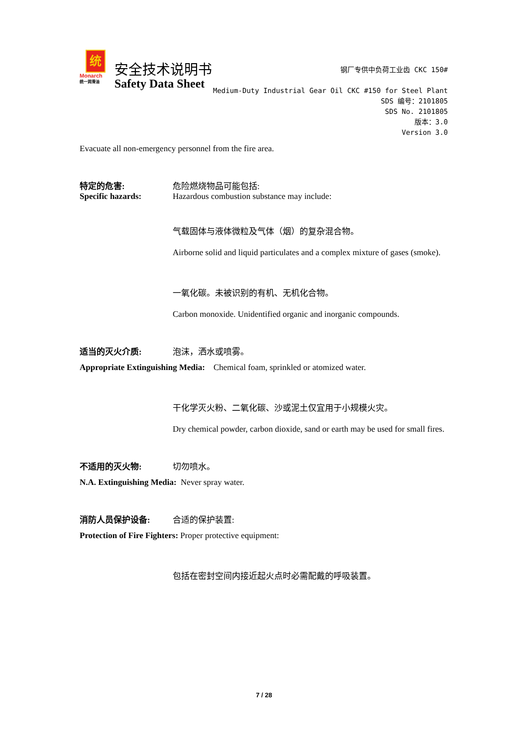统
Monarch
统一润滑油
安全技术说明书
Safety Data Sheet
钢厂专供中负荷工业齿 CKC 150#
Medium-Duty Industrial Gear Oil CKC #150 for Steel Plant
SDS 编号：2101805
SDS No. 2101805
版本：3.0
Version 3.0
Evacuate all non-emergency personnel from the fire area.
特定的危害: 危险燃烧物品可能包括:
Specific hazards: Hazardous combustion substance may include:
气载固体与液体微粒及气体（烟）的复杂混合物。
Airborne solid and liquid particulates and a complex mixture of gases (smoke).
一氧化碳。未被识别的有机、无机化合物。
Carbon monoxide. Unidentified organic and inorganic compounds.
适当的灭火介质: 泡沫，洒水或喷雾。
Appropriate Extinguishing Media: Chemical foam, sprinkled or atomized water.
干化学灭火粉、二氧化碳、沙或泥土仅宜用于小规模火灾。
Dry chemical powder, carbon dioxide, sand or earth may be used for small fires.
不适用的灭火物: 切勿喷水。
N.A. Extinguishing Media: Never spray water.
消防人员保护设备: 合适的保护装置:
Protection of Fire Fighters: Proper protective equipment:
包括在密封空间内接近起火点时必需配戴的呼吸装置。
7 / 28